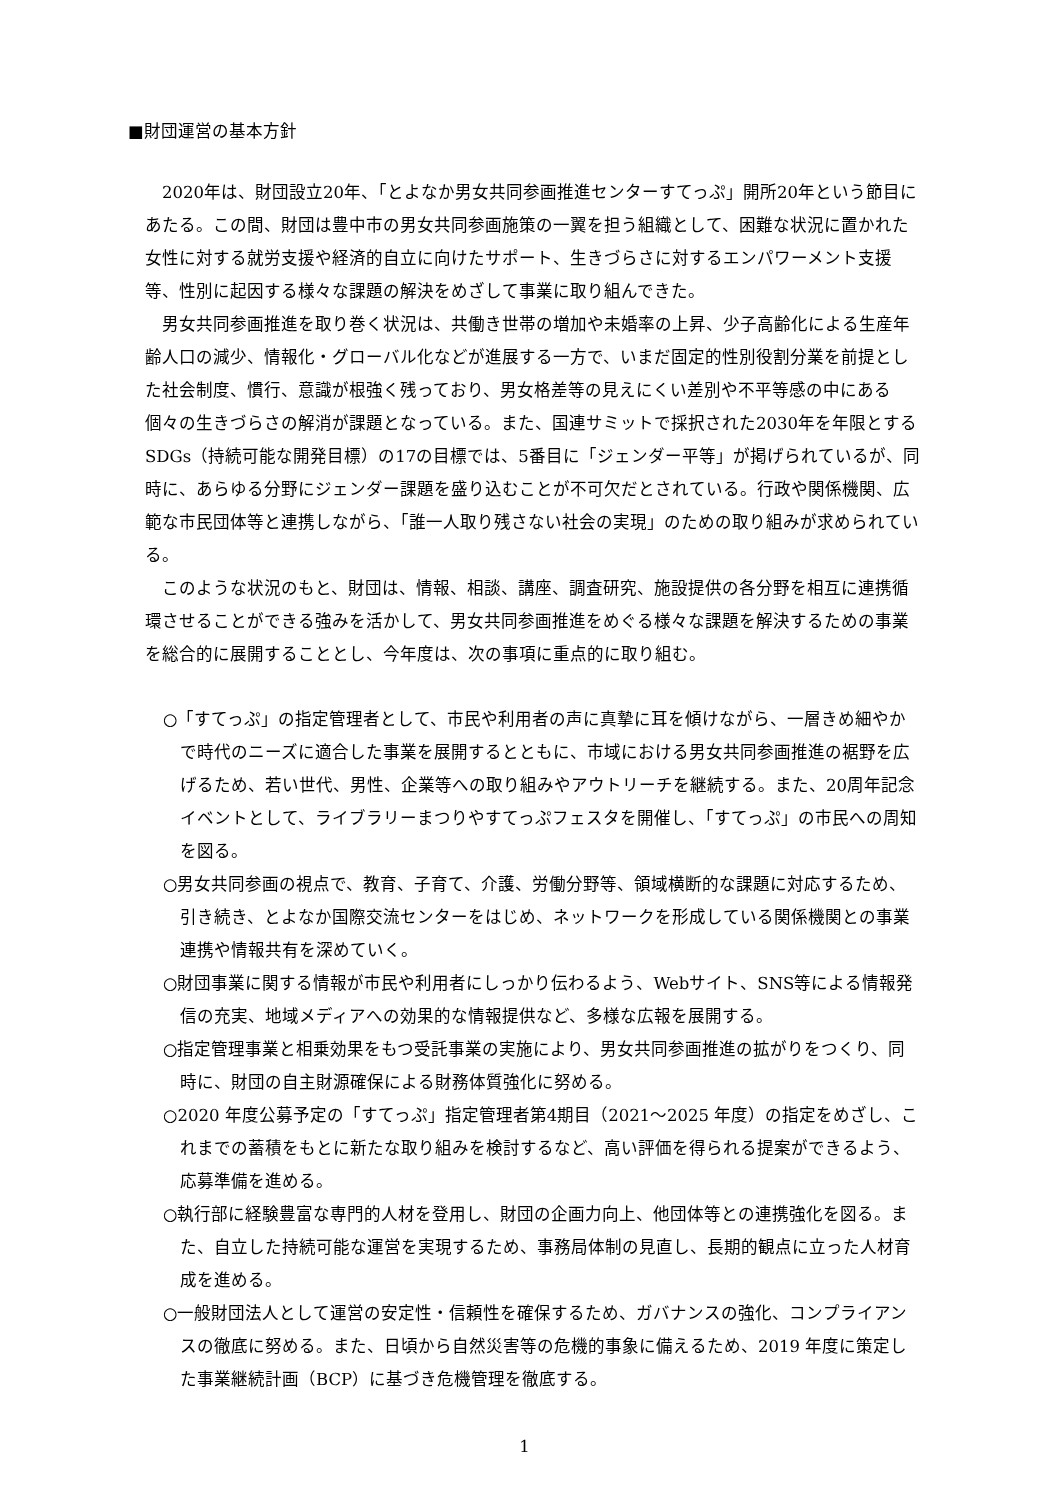■財団運営の基本方針
2020年は、財団設立20年、「とよなか男女共同参画推進センターすてっぷ」開所20年という節目にあたる。この間、財団は豊中市の男女共同参画施策の一翼を担う組織として、困難な状況に置かれた女性に対する就労支援や経済的自立に向けたサポート、生きづらさに対するエンパワーメント支援等、性別に起因する様々な課題の解決をめざして事業に取り組んできた。
男女共同参画推進を取り巻く状況は、共働き世帯の増加や未婚率の上昇、少子高齢化による生産年齢人口の減少、情報化・グローバル化などが進展する一方で、いまだ固定的性別役割分業を前提とした社会制度、慣行、意識が根強く残っており、男女格差等の見えにくい差別や不平等感の中にある個々の生きづらさの解消が課題となっている。また、国連サミットで採択された2030年を年限とするSDGs（持続可能な開発目標）の17の目標では、5番目に「ジェンダー平等」が掲げられているが、同時に、あらゆる分野にジェンダー課題を盛り込むことが不可欠だとされている。行政や関係機関、広範な市民団体等と連携しながら、「誰一人取り残さない社会の実現」のための取り組みが求められている。
このような状況のもと、財団は、情報、相談、講座、調査研究、施設提供の各分野を相互に連携循環させることができる強みを活かして、男女共同参画推進をめぐる様々な課題を解決するための事業を総合的に展開することとし、今年度は、次の事項に重点的に取り組む。
○「すてっぷ」の指定管理者として、市民や利用者の声に真摯に耳を傾けながら、一層きめ細やかで時代のニーズに適合した事業を展開するとともに、市域における男女共同参画推進の裾野を広げるため、若い世代、男性、企業等への取り組みやアウトリーチを継続する。また、20周年記念イベントとして、ライブラリーまつりやすてっぷフェスタを開催し、「すてっぷ」の市民への周知を図る。
○男女共同参画の視点で、教育、子育て、介護、労働分野等、領域横断的な課題に対応するため、引き続き、とよなか国際交流センターをはじめ、ネットワークを形成している関係機関との事業連携や情報共有を深めていく。
○財団事業に関する情報が市民や利用者にしっかり伝わるよう、Webサイト、SNS等による情報発信の充実、地域メディアへの効果的な情報提供など、多様な広報を展開する。
○指定管理事業と相乗効果をもつ受託事業の実施により、男女共同参画推進の拡がりをつくり、同時に、財団の自主財源確保による財務体質強化に努める。
○2020 年度公募予定の「すてっぷ」指定管理者第4期目（2021～2025 年度）の指定をめざし、これまでの蓄積をもとに新たな取り組みを検討するなど、高い評価を得られる提案ができるよう、応募準備を進める。
○執行部に経験豊富な専門的人材を登用し、財団の企画力向上、他団体等との連携強化を図る。また、自立した持続可能な運営を実現するため、事務局体制の見直し、長期的観点に立った人材育成を進める。
○一般財団法人として運営の安定性・信頼性を確保するため、ガバナンスの強化、コンプライアンスの徹底に努める。また、日頃から自然災害等の危機的事象に備えるため、2019 年度に策定した事業継続計画（BCP）に基づき危機管理を徹底する。
1